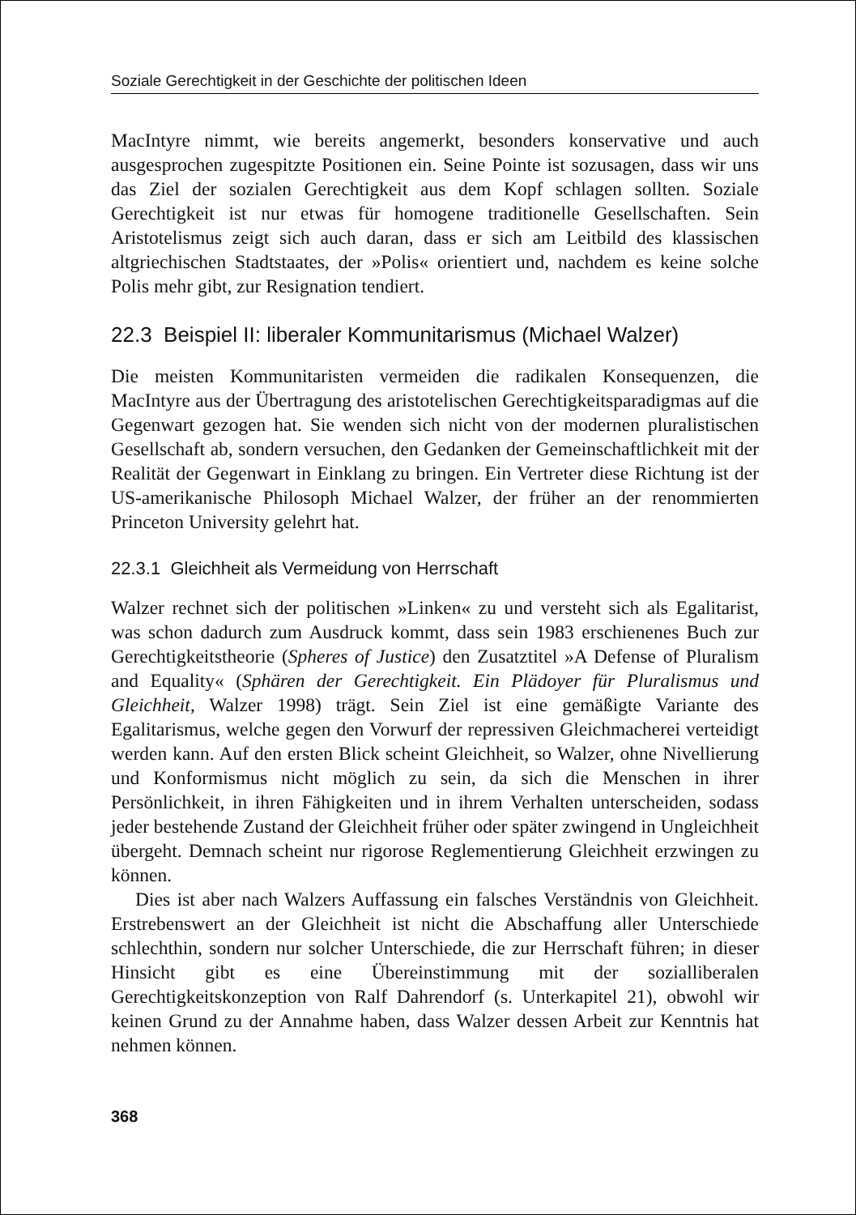Soziale Gerechtigkeit in der Geschichte der politischen Ideen
MacIntyre nimmt, wie bereits angemerkt, besonders konservative und auch ausgesprochen zugespitzte Positionen ein. Seine Pointe ist sozusagen, dass wir uns das Ziel der sozialen Gerechtigkeit aus dem Kopf schlagen sollten. Soziale Gerechtigkeit ist nur etwas für homogene traditionelle Gesellschaften. Sein Aristotelismus zeigt sich auch daran, dass er sich am Leitbild des klassischen altgriechischen Stadtstaates, der »Polis« orientiert und, nachdem es keine solche Polis mehr gibt, zur Resignation tendiert.
22.3 Beispiel II: liberaler Kommunitarismus (Michael Walzer)
Die meisten Kommunitaristen vermeiden die radikalen Konsequenzen, die MacIntyre aus der Übertragung des aristotelischen Gerechtigkeitsparadigmas auf die Gegenwart gezogen hat. Sie wenden sich nicht von der modernen pluralistischen Gesellschaft ab, sondern versuchen, den Gedanken der Gemeinschaftlichkeit mit der Realität der Gegenwart in Einklang zu bringen. Ein Vertreter diese Richtung ist der US-amerikanische Philosoph Michael Walzer, der früher an der renommierten Princeton University gelehrt hat.
22.3.1 Gleichheit als Vermeidung von Herrschaft
Walzer rechnet sich der politischen »Linken« zu und versteht sich als Egalitarist, was schon dadurch zum Ausdruck kommt, dass sein 1983 erschienenes Buch zur Gerechtigkeitstheorie (Spheres of Justice) den Zusatztitel »A Defense of Pluralism and Equality« (Sphären der Gerechtigkeit. Ein Plädoyer für Pluralismus und Gleichheit, Walzer 1998) trägt. Sein Ziel ist eine gemäßigte Variante des Egalitarismus, welche gegen den Vorwurf der repressiven Gleichmacherei verteidigt werden kann. Auf den ersten Blick scheint Gleichheit, so Walzer, ohne Nivellierung und Konformismus nicht möglich zu sein, da sich die Menschen in ihrer Persönlichkeit, in ihren Fähigkeiten und in ihrem Verhalten unterscheiden, sodass jeder bestehende Zustand der Gleichheit früher oder später zwingend in Ungleichheit übergeht. Demnach scheint nur rigorose Reglementierung Gleichheit erzwingen zu können.
Dies ist aber nach Walzers Auffassung ein falsches Verständnis von Gleichheit. Erstrebenswert an der Gleichheit ist nicht die Abschaffung aller Unterschiede schlechthin, sondern nur solcher Unterschiede, die zur Herrschaft führen; in dieser Hinsicht gibt es eine Übereinstimmung mit der sozialliberalen Gerechtigkeitskonzeption von Ralf Dahrendorf (s. Unterkapitel 21), obwohl wir keinen Grund zu der Annahme haben, dass Walzer dessen Arbeit zur Kenntnis hat nehmen können.
368